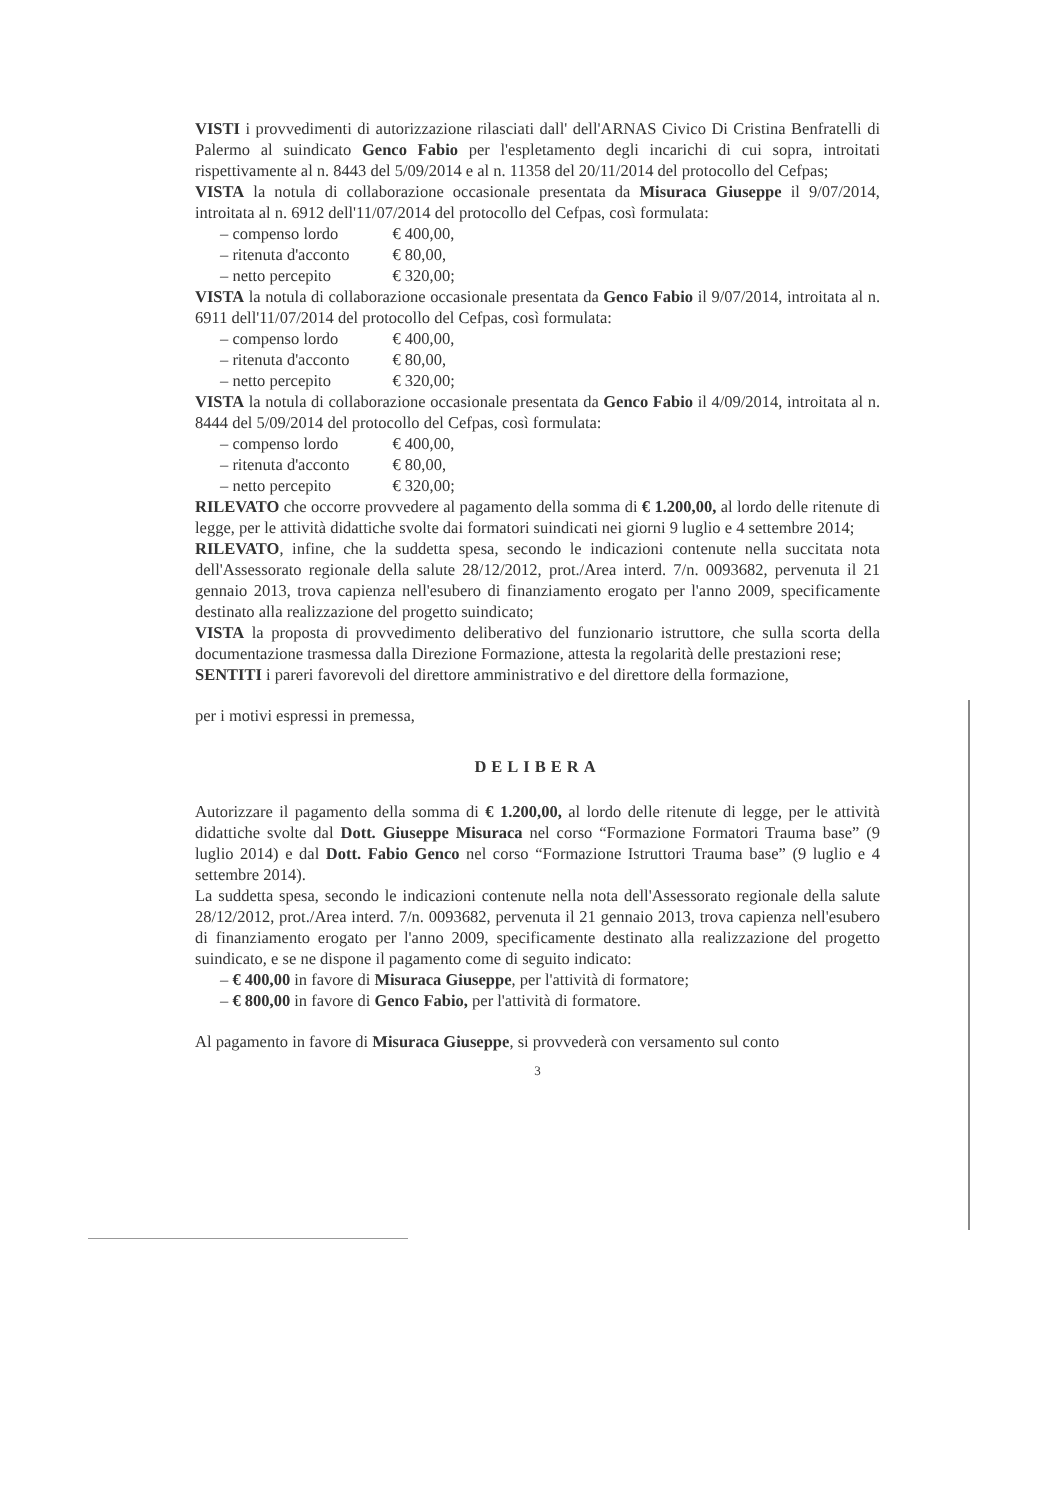VISTI i provvedimenti di autorizzazione rilasciati dall' dell'ARNAS Civico Di Cristina Benfratelli di Palermo al suindicato Genco Fabio per l'espletamento degli incarichi di cui sopra, introitati rispettivamente al n. 8443 del 5/09/2014 e al n. 11358 del 20/11/2014 del protocollo del Cefpas;
VISTA la notula di collaborazione occasionale presentata da Misuraca Giuseppe il 9/07/2014, introitata al n. 6912 dell'11/07/2014 del protocollo del Cefpas, così formulata:
– compenso lordo € 400,00,
– ritenuta d'acconto € 80,00,
– netto percepito € 320,00;
VISTA la notula di collaborazione occasionale presentata da Genco Fabio il 9/07/2014, introitata al n. 6911 dell'11/07/2014 del protocollo del Cefpas, così formulata:
– compenso lordo € 400,00,
– ritenuta d'acconto € 80,00,
– netto percepito € 320,00;
VISTA la notula di collaborazione occasionale presentata da Genco Fabio il 4/09/2014, introitata al n. 8444 del 5/09/2014 del protocollo del Cefpas, così formulata:
– compenso lordo € 400,00,
– ritenuta d'acconto € 80,00,
– netto percepito € 320,00;
RILEVATO che occorre provvedere al pagamento della somma di € 1.200,00, al lordo delle ritenute di legge, per le attività didattiche svolte dai formatori suindicati nei giorni 9 luglio e 4 settembre 2014;
RILEVATO, infine, che la suddetta spesa, secondo le indicazioni contenute nella succitata nota dell'Assessorato regionale della salute 28/12/2012, prot./Area interd. 7/n. 0093682, pervenuta il 21 gennaio 2013, trova capienza nell'esubero di finanziamento erogato per l'anno 2009, specificamente destinato alla realizzazione del progetto suindicato;
VISTA la proposta di provvedimento deliberativo del funzionario istruttore, che sulla scorta della documentazione trasmessa dalla Direzione Formazione, attesta la regolarità delle prestazioni rese;
SENTITI i pareri favorevoli del direttore amministrativo e del direttore della formazione,
per i motivi espressi in premessa,
DELIBERA
Autorizzare il pagamento della somma di € 1.200,00, al lordo delle ritenute di legge, per le attività didattiche svolte dal Dott. Giuseppe Misuraca nel corso “Formazione Formatori Trauma base” (9 luglio 2014) e dal Dott. Fabio Genco nel corso “Formazione Istruttori Trauma base” (9 luglio e 4 settembre 2014).
La suddetta spesa, secondo le indicazioni contenute nella nota dell'Assessorato regionale della salute 28/12/2012, prot./Area interd. 7/n. 0093682, pervenuta il 21 gennaio 2013, trova capienza nell'esubero di finanziamento erogato per l'anno 2009, specificamente destinato alla realizzazione del progetto suindicato, e se ne dispone il pagamento come di seguito indicato:
– € 400,00 in favore di Misuraca Giuseppe, per l'attività di formatore;
– € 800,00 in favore di Genco Fabio, per l'attività di formatore.
Al pagamento in favore di Misuraca Giuseppe, si provvederà con versamento sul conto
3